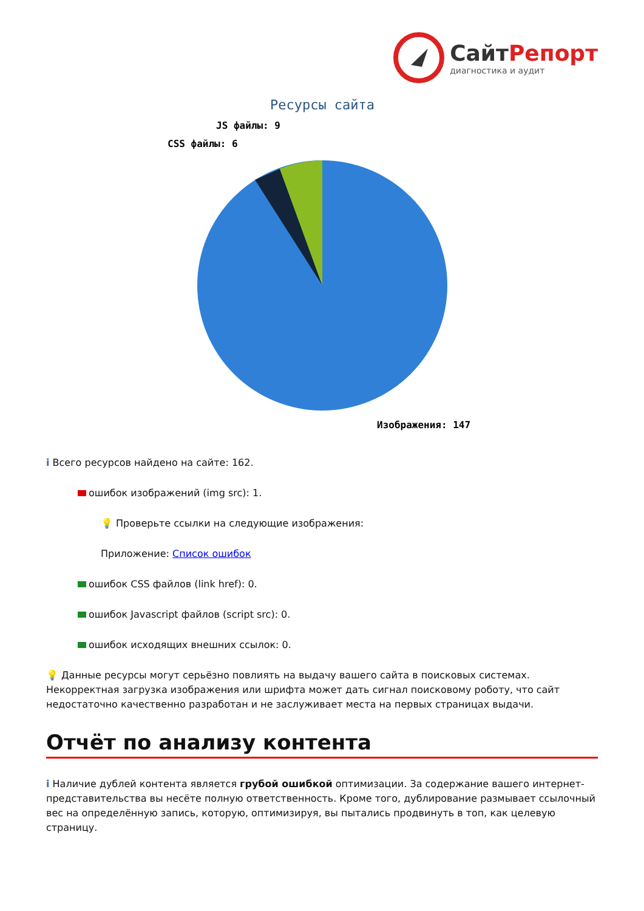СайтРепорт
диагностика и аудит
Ресурсы сайта
JS файлы: 9
CSS файлы: 6
Изображения: 147
i Всего ресурсов найдено на сайте: 162.
ошибок изображений (img src): 1.
💡 Проверьте ссылки на следующие изображения:
Приложение: Список ошибок
ошибок CSS файлов (link href): 0.
ошибок Javascript файлов (script src): 0.
ошибок исходящих внешних ссылок: 0.
💡 Данные ресурсы могут серьёзно повлиять на выдачу вашего сайта в поисковых системах. Некорректная загрузка изображения или шрифта может дать сигнал поисковому роботу, что сайт недостаточно качественно разработан и не заслуживает места на первых страницах выдачи.
Отчёт по анализу контента
i Наличие дублей контента является грубой ошибкой оптимизации. За содержание вашего интернет-представительства вы несёте полную ответственность. Кроме того, дублирование размывает ссылочный вес на определённую запись, которую, оптимизируя, вы пытались продвинуть в топ, как целевую страницу.